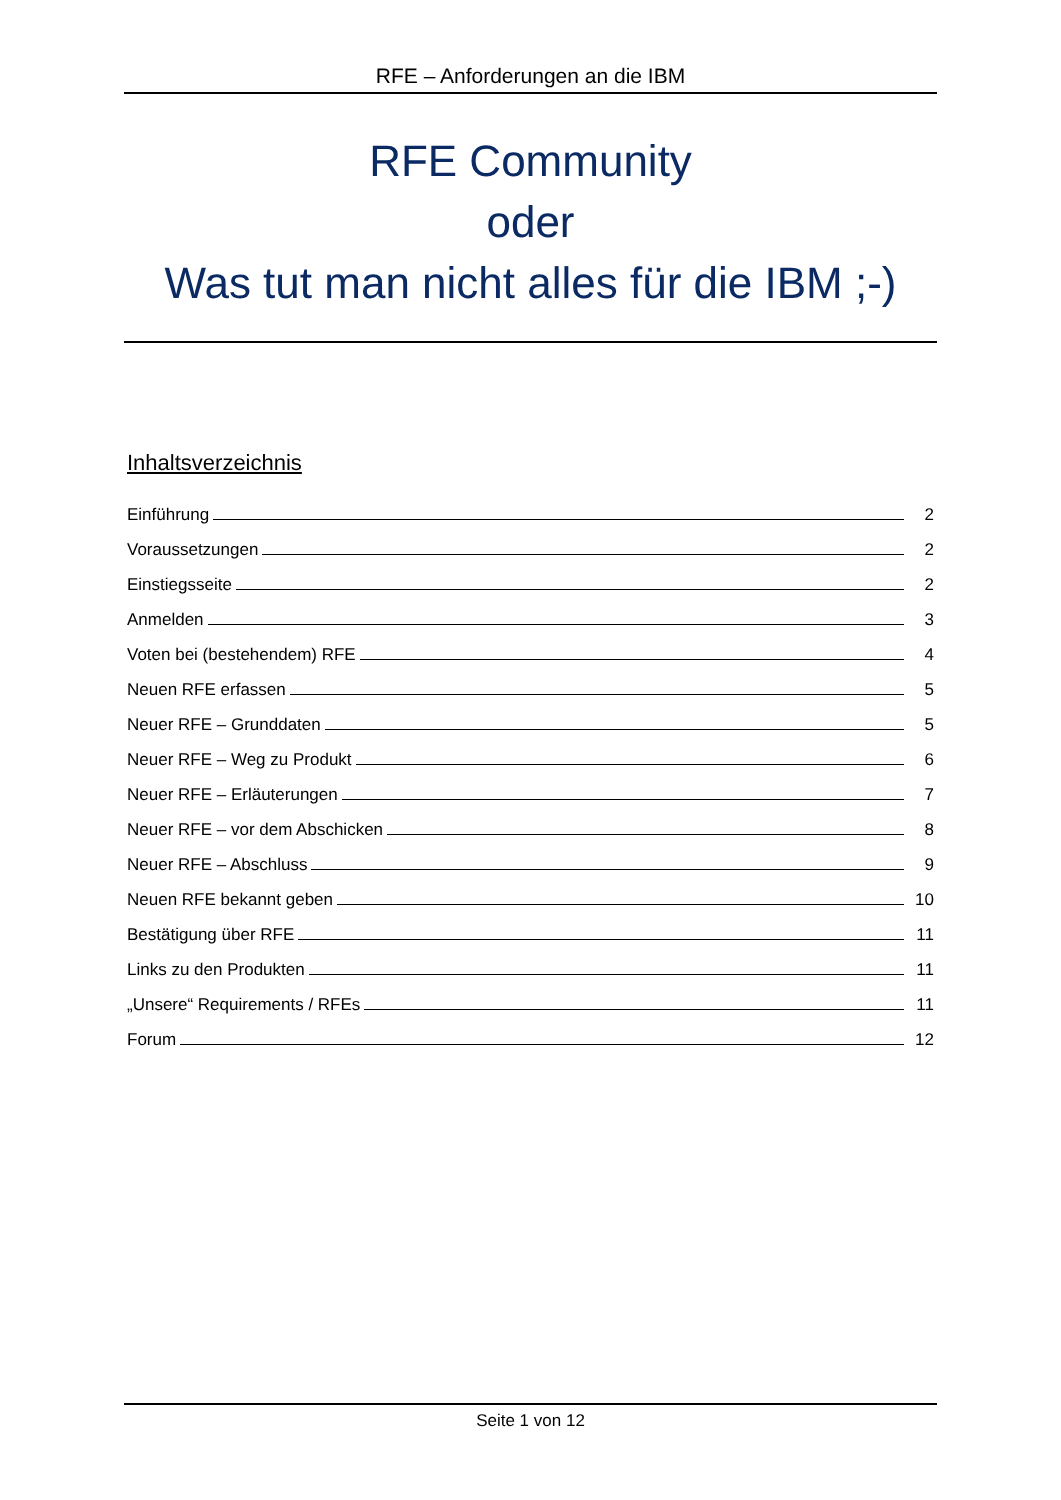RFE – Anforderungen an die IBM
RFE Community
oder
Was tut man nicht alles für die IBM ;-)
Inhaltsverzeichnis
Einführung 2
Voraussetzungen 2
Einstiegsseite 2
Anmelden 3
Voten bei (bestehendem) RFE 4
Neuen RFE erfassen 5
Neuer RFE – Grunddaten 5
Neuer RFE – Weg zu Produkt 6
Neuer RFE – Erläuterungen 7
Neuer RFE – vor dem Abschicken 8
Neuer RFE – Abschluss 9
Neuen RFE bekannt geben 10
Bestätigung über RFE 11
Links zu den Produkten 11
„Unsere“ Requirements / RFEs 11
Forum 12
Seite 1 von 12